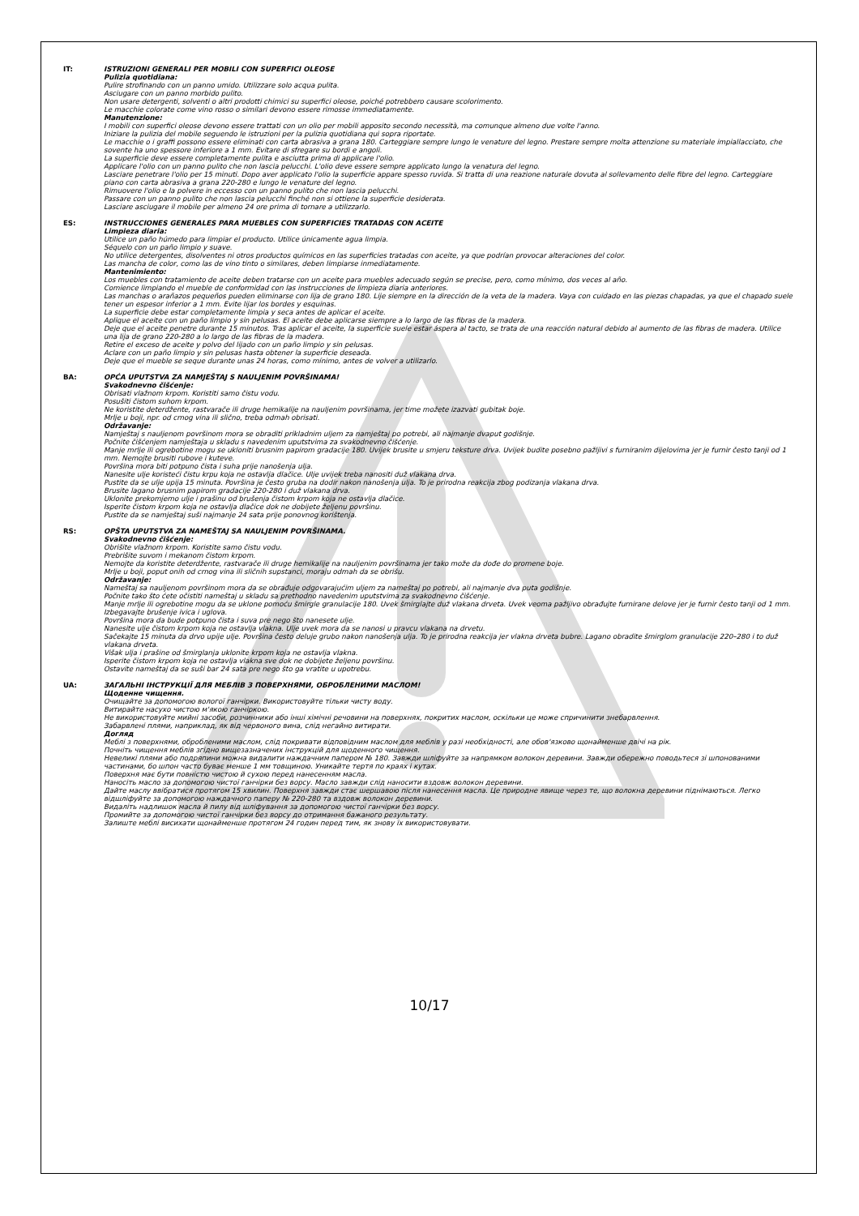IT:
ISTRUZIONI GENERALI PER MOBILI CON SUPERFICI OLEOSE
Pulizia quotidiana:
Pulire strofinando con un panno umido. Utilizzare solo acqua pulita.
Asciugare con un panno morbido pulito.
Non usare detergenti, solventi o altri prodotti chimici su superfici oleose, poiché potrebbero causare scolorimento.
Le macchie colorate come vino rosso o similari devono essere rimosse immediatamente.
Manutenzione:
I mobili con superfici oleose devono essere trattati con un olio per mobili apposito secondo necessità, ma comunque almeno due volte l'anno.
Iniziare la pulizia del mobile seguendo le istruzioni per la pulizia quotidiana qui sopra riportate.
Le macchie o i graffi possono essere eliminati con carta abrasiva a grana 180. Carteggiare sempre lungo le venature del legno. Prestare sempre molta attenzione su materiale impiallacciato, che sovente ha uno spessore inferiore a 1 mm. Evitare di sfregare su bordi e angoli.
La superficie deve essere completamente pulita e asciutta prima di applicare l'olio.
Applicare l'olio con un panno pulito che non lascia pelucchi. L'olio deve essere sempre applicato lungo la venatura del legno.
Lasciare penetrare l'olio per 15 minuti. Dopo aver applicato l'olio la superficie appare spesso ruvida. Si tratta di una reazione naturale dovuta al sollevamento delle fibre del legno. Carteggiare piano con carta abrasiva a grana 220-280 e lungo le venature del legno.
Rimuovere l'olio e la polvere in eccesso con un panno pulito che non lascia pelucchi.
Passare con un panno pulito che non lascia pelucchi finché non si ottiene la superficie desiderata.
Lasciare asciugare il mobile per almeno 24 ore prima di tornare a utilizzarlo.
ES:
INSTRUCCIONES GENERALES PARA MUEBLES CON SUPERFICIES TRATADAS CON ACEITE
Limpieza diaria:
Utilice un paño húmedo para limpiar el producto. Utilice únicamente agua limpia.
Séquelo con un paño limpio y suave.
No utilice detergentes, disolventes ni otros productos químicos en las superficies tratadas con aceite, ya que podrían provocar alteraciones del color.
Las mancha de color, como las de vino tinto o similares, deben limpiarse inmediatamente.
Mantenimiento:
Los muebles con tratamiento de aceite deben tratarse con un aceite para muebles adecuado según se precise, pero, como mínimo, dos veces al año.
Comience limpiando el mueble de conformidad con las instrucciones de limpieza diaria anteriores.
Las manchas o arañazos pequeños pueden eliminarse con lija de grano 180. Lije siempre en la dirección de la veta de la madera. Vaya con cuidado en las piezas chapadas, ya que el chapado suele tener un espesor inferior a 1 mm. Evite lijar los bordes y esquinas.
La superficie debe estar completamente limpia y seca antes de aplicar el aceite.
Aplique el aceite con un paño limpio y sin pelusas. El aceite debe aplicarse siempre a lo largo de las fibras de la madera.
Deje que el aceite penetre durante 15 minutos. Tras aplicar el aceite, la superficie suele estar áspera al tacto, se trata de una reacción natural debido al aumento de las fibras de madera. Utilice una lija de grano 220-280 a lo largo de las fibras de la madera.
Retire el exceso de aceite y polvo del lijado con un paño limpio y sin pelusas.
Aclare con un paño limpio y sin pelusas hasta obtener la superficie deseada.
Deje que el mueble se seque durante unas 24 horas, como mínimo, antes de volver a utilizarlo.
BA:
OPĆA UPUTSTVA ZA NAMJEŠTAJ S NAULJENIM POVRŠINAMA!
Svakodnevno čišćenje:
Obrisati vlažnom krpom. Koristiti samo čistu vodu.
Posušiti čistom suhom krpom.
Ne koristite deterdžente, rastvarače ili druge hemikalije na nauljenim površinama, jer time možete izazvati gubitak boje.
Mrlje u boji, npr. od crnog vina ili slično, treba odmah obrisati.
Održavanje:
Namještaj s nauljenom površinom mora se obraditi prikladnim uljem za namještaj po potrebi, ali najmanje dvaput godišnje.
Počnite čišćenjem namještaja u skladu s navedenim uputstvima za svakodnevno čišćenje.
Manje mrlje ili ogrebotine mogu se ukloniti brusnim papirom gradacije 180. Uvijek brusite u smjeru teksture drva. Uvijek budite posebno pažljivi s furniranim dijelovima jer je furnir često tanji od 1 mm. Nemojte brusiti rubove i kuteve.
Površina mora biti potpuno čista i suha prije nanošenja ulja.
Nanesite ulje koristeći čistu krpu koja ne ostavlja dlačice. Ulje uvijek treba nanositi duž vlakana drva.
Pustite da se ulje upija 15 minuta. Površina je često gruba na dodir nakon nanošenja ulja. To je prirodna reakcija zbog podizanja vlakana drva.
Brusite lagano brusnim papirom gradacije 220-280 i duž vlakana drva.
Uklonite prekomjerno ulje i prašinu od brušenja čistom krpom koja ne ostavlja dlačice.
Isperite čistom krpom koja ne ostavlja dlačice dok ne dobijete željenu površinu.
Pustite da se namještaj suši najmanje 24 sata prije ponovnog korištenja.
RS:
OPŠTA UPUTSTVA ZA NAMEŠTAJ SA NAULJENIM POVRŠINAMA.
Svakodnevno čišćenje:
Obrišite vlažnom krpom. Koristite samo čistu vodu.
Prebrišite suvom i mekanom čistom krpom.
Nemojte da koristite deterdžente, rastvarače ili druge hemikalije na nauljenim površinama jer tako može da dođe do promene boje.
Mrlje u boji, poput onih od crnog vina ili sličnih supstanci, moraju odmah da se obrišu.
Održavanje:
Nameštaj sa nauljenom površinom mora da se obrađuje odgovarajućim uljem za nameštaj po potrebi, ali najmanje dva puta godišnje.
Počnite tako što ćete očistiti nameštaj u skladu sa prethodno navedenim uputstvima za svakodnevno čišćenje.
Manje mrlje ili ogrebotine mogu da se uklone pomoću šmirgle granulacije 180. Uvek šmirglajte duž vlakana drveta. Uvek veoma pažljivo obrađujte furnirane delove jer je furnir često tanji od 1 mm. Izbegavajte brušenje ivica i uglova.
Površina mora da bude potpuno čista i suva pre nego što nanesete ulje.
Nanesite ulje čistom krpom koja ne ostavlja vlakna. Ulje uvek mora da se nanosi u pravcu vlakana na drvetu.
Sačekajte 15 minuta da drvo upije ulje. Površina često deluje grubo nakon nanošenja ulja. To je prirodna reakcija jer vlakna drveta bubre. Lagano obradite šmirglom granulacije 220–280 i to duž vlakana drveta.
Višak ulja i prašine od šmirglanja uklonite krpom koja ne ostavlja vlakna.
Isperite čistom krpom koja ne ostavlja vlakna sve dok ne dobijete željenu površinu.
Ostavite nameštaj da se suši bar 24 sata pre nego što ga vratite u upotrebu.
UA:
ЗАГАЛЬНІ ІНСТРУКЦІЇ ДЛЯ МЕБЛІВ З ПОВЕРХНЯМИ, ОБРОБЛЕНИМИ МАСЛОМ!
Щоденне чищення.
Очищайте за допомогою вологої ганчірки. Використовуйте тільки чисту воду.
Витирайте насухо чистою м'якою ганчіркою.
Не використовуйте мийні засоби, розчинники або інші хімічні речовини на поверхнях, покритих маслом, оскільки це може спричинити знебарвлення.
Забарвлені плями, наприклад, як від червоного вина, слід негайно витирати.
Догляд
Меблі з поверхнями, обробленими маслом, слід покривати відповідним маслом для меблів у разі необхідності, але обов'язково щонайменше двічі на рік.
Почніть чищення меблів згідно вищезазначених інструкцій для щоденного чищення.
Невеликі плями або подряпини можна видалити наждачним папером № 180. Завжди шліфуйте за напрямком волокон деревини. Завжди обережно поводьтеся зі шпонованими частинами, бо шпон часто буває менше 1 мм товщиною. Уникайте тертя по краях і кутах.
Поверхня має бути повністю чистою й сухою перед нанесенням масла.
Наносіть масло за допомогою чистої ганчірки без ворсу. Масло завжди слід наносити вздовж волокон деревини.
Дайте маслу ввібратися протягом 15 хвилин. Поверхня завжди стає шершавою після нанесення масла. Це природне явище через те, що волокна деревини піднімаються. Легко відшліфуйте за допомогою наждачного паперу № 220-280 та вздовж волокон деревини.
Видаліть надлишок масла й пилу від шліфування за допомогою чистої ганчірки без ворсу.
Промийте за допомогою чистої ганчірки без ворсу до отримання бажаного результату.
Залиште меблі висихати щонайменше протягом 24 годин перед тим, як знову їх використовувати.
10/17